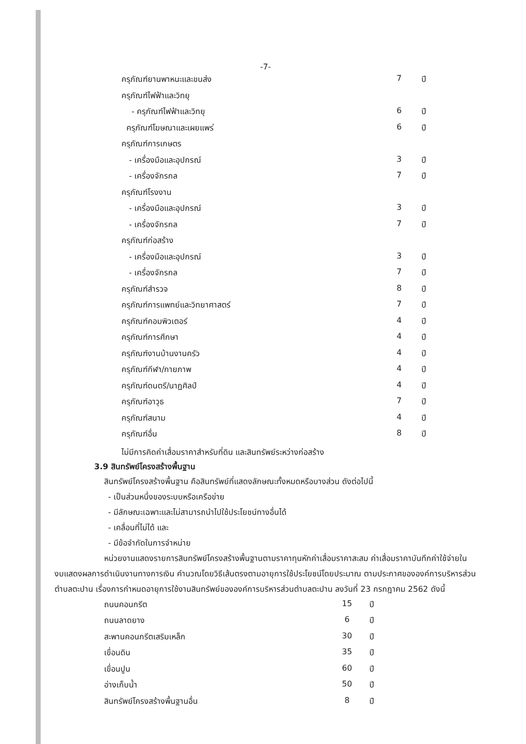-7-
| ครุภัณฑ์ยานพาหนะและขนส่ง | 7 | ปี |
| ครุภัณฑ์ไฟฟ้าและวิทยุ | | |
| - ครุภัณฑ์ไฟฟ้าและวิทยุ | 6 | ปี |
| ครุภัณฑ์โฆษณาและเผยแพร่ | 6 | ปี |
| ครุภัณฑ์การเกษตร | | |
| - เครื่องมือและอุปกรณ์ | 3 | ปี |
| - เครื่องจักรกล | 7 | ปี |
| ครุภัณฑ์โรงงาน | | |
| - เครื่องมือและอุปกรณ์ | 3 | ปี |
| - เครื่องจักรกล | 7 | ปี |
| ครุภัณฑ์ก่อสร้าง | | |
| - เครื่องมือและอุปกรณ์ | 3 | ปี |
| - เครื่องจักรกล | 7 | ปี |
| ครุภัณฑ์สำรวจ | 8 | ปี |
| ครุภัณฑ์การแพทย์และวิทยาศาสตร์ | 7 | ปี |
| ครุภัณฑ์คอมพิวเตอร์ | 4 | ปี |
| ครุภัณฑ์การศึกษา | 4 | ปี |
| ครุภัณฑ์งานบ้านงานครัว | 4 | ปี |
| ครุภัณฑ์กีฬา/กายภาพ | 4 | ปี |
| ครุภัณฑ์ดนตรี/นาฏศิลป์ | 4 | ปี |
| ครุภัณฑ์อาวุธ | 7 | ปี |
| ครุภัณฑ์สนาม | 4 | ปี |
| ครุภัณฑ์อื่น | 8 | ปี |
ไม่มีการคิดค่าเสื่อมราคาสำหรับที่ดิน และสินทรัพย์ระหว่างก่อสร้าง
3.9 สินทรัพย์โครงสร้างพื้นฐาน
สินทรัพย์โครงสร้างพื้นฐาน คือสินทรัพย์ที่แสดงลักษณะทั้งหมดหรือบางส่วน ดังต่อไปนี้
- เป็นส่วนหนึ่งของระบบหรือเครือข่าย
- มีลักษณะเฉพาะและไม่สามารถนำไปใช้ประโยชน์ทางอื่นได้
- เคลื่อนที่ไม่ได้ และ
- มีข้อจำกัดในการจำหน่าย
หน่วยงานแสดงรายการสินทรัพย์โครงสร้างพื้นฐานตามราคาทุนหักค่าเสื่อมราคาสะสม ค่าเสื่อมราคาบันทึกค่าใช้จ่ายในงบแสดงผลการดำเนินงานทางการเงิน คำนวณโดยวิธีเส้นตรงตามอายุการใช้ประโยชน์โดยประมาณ ตามประกาศขององค์การบริหารส่วนตำบลตะปาน เรื่องการกำหนดอายุการใช้งานสินทรัพย์ขององค์การบริหารส่วนตำบลตะปาน ลงวันที่ 23 กรกฎาคม 2562 ดังนี้
| ถนนคอนกรีต | 15 | ปี |
| ถนนลาดยาง | 6 | ปี |
| สะพานคอนกรีตเสริมเหล็ก | 30 | ปี |
| เขื่อนดิน | 35 | ปี |
| เขื่อนปูน | 60 | ปี |
| อ่างเก็บน้ำ | 50 | ปี |
| สินทรัพย์โครงสร้างพื้นฐานอื่น | 8 | ปี |